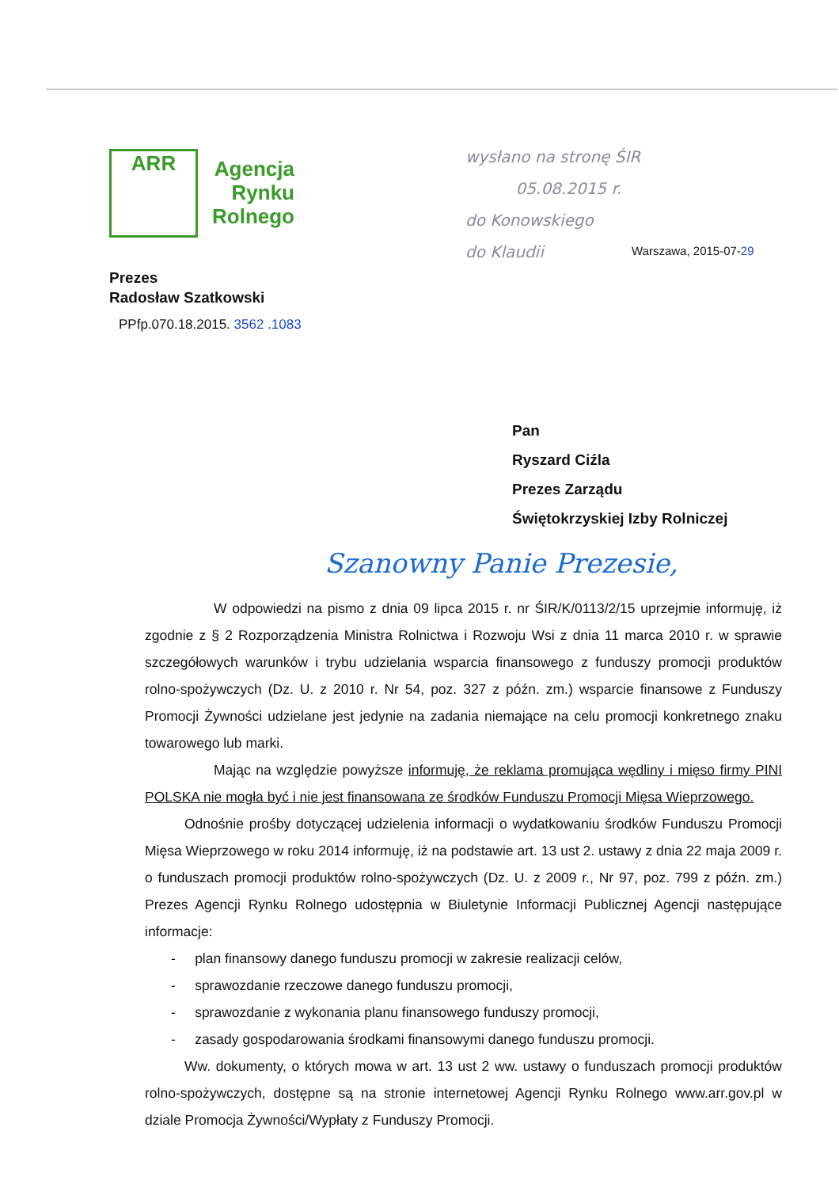ARR
Agencja
Rynku
Rolnego
Prezes
Radosław Szatkowski
PPfp.070.18.2015. 3562 .1083
wysłano na stronę ŚIR
05.08.2015 r.
do Konowskiego
do Klaudii
Warszawa, 2015-07-29
Pan
Ryszard Ciźla
Prezes Zarządu
Świętokrzyskiej Izby Rolniczej
Szanowny Panie Prezesie,
W odpowiedzi na pismo z dnia 09 lipca 2015 r. nr ŚIR/K/0113/2/15 uprzejmie informuję, iż zgodnie z § 2 Rozporządzenia Ministra Rolnictwa i Rozwoju Wsi z dnia 11 marca 2010 r. w sprawie szczegółowych warunków i trybu udzielania wsparcia finansowego z funduszy promocji produktów rolno-spożywczych (Dz. U. z 2010 r. Nr 54, poz. 327 z późn. zm.) wsparcie finansowe z Funduszy Promocji Żywności udzielane jest jedynie na zadania niemające na celu promocji konkretnego znaku towarowego lub marki.
Mając na względzie powyższe informuję, że reklama promująca wędliny i mięso firmy PINI POLSKA nie mogła być i nie jest finansowana ze środków Funduszu Promocji Mięsa Wieprzowego.
Odnośnie prośby dotyczącej udzielenia informacji o wydatkowaniu środków Funduszu Promocji Mięsa Wieprzowego w roku 2014 informuję, iż na podstawie art. 13 ust 2. ustawy z dnia 22 maja 2009 r. o funduszach promocji produktów rolno-spożywczych (Dz. U. z 2009 r., Nr 97, poz. 799 z późn. zm.) Prezes Agencji Rynku Rolnego udostępnia w Biuletynie Informacji Publicznej Agencji następujące informacje:
- plan finansowy danego funduszu promocji w zakresie realizacji celów,
- sprawozdanie rzeczowe danego funduszu promocji,
- sprawozdanie z wykonania planu finansowego funduszy promocji,
- zasady gospodarowania środkami finansowymi danego funduszu promocji.
Ww. dokumenty, o których mowa w art. 13 ust 2 ww. ustawy o funduszach promocji produktów rolno-spożywczych, dostępne są na stronie internetowej Agencji Rynku Rolnego www.arr.gov.pl w dziale Promocja Żywności/Wypłaty z Funduszy Promocji.